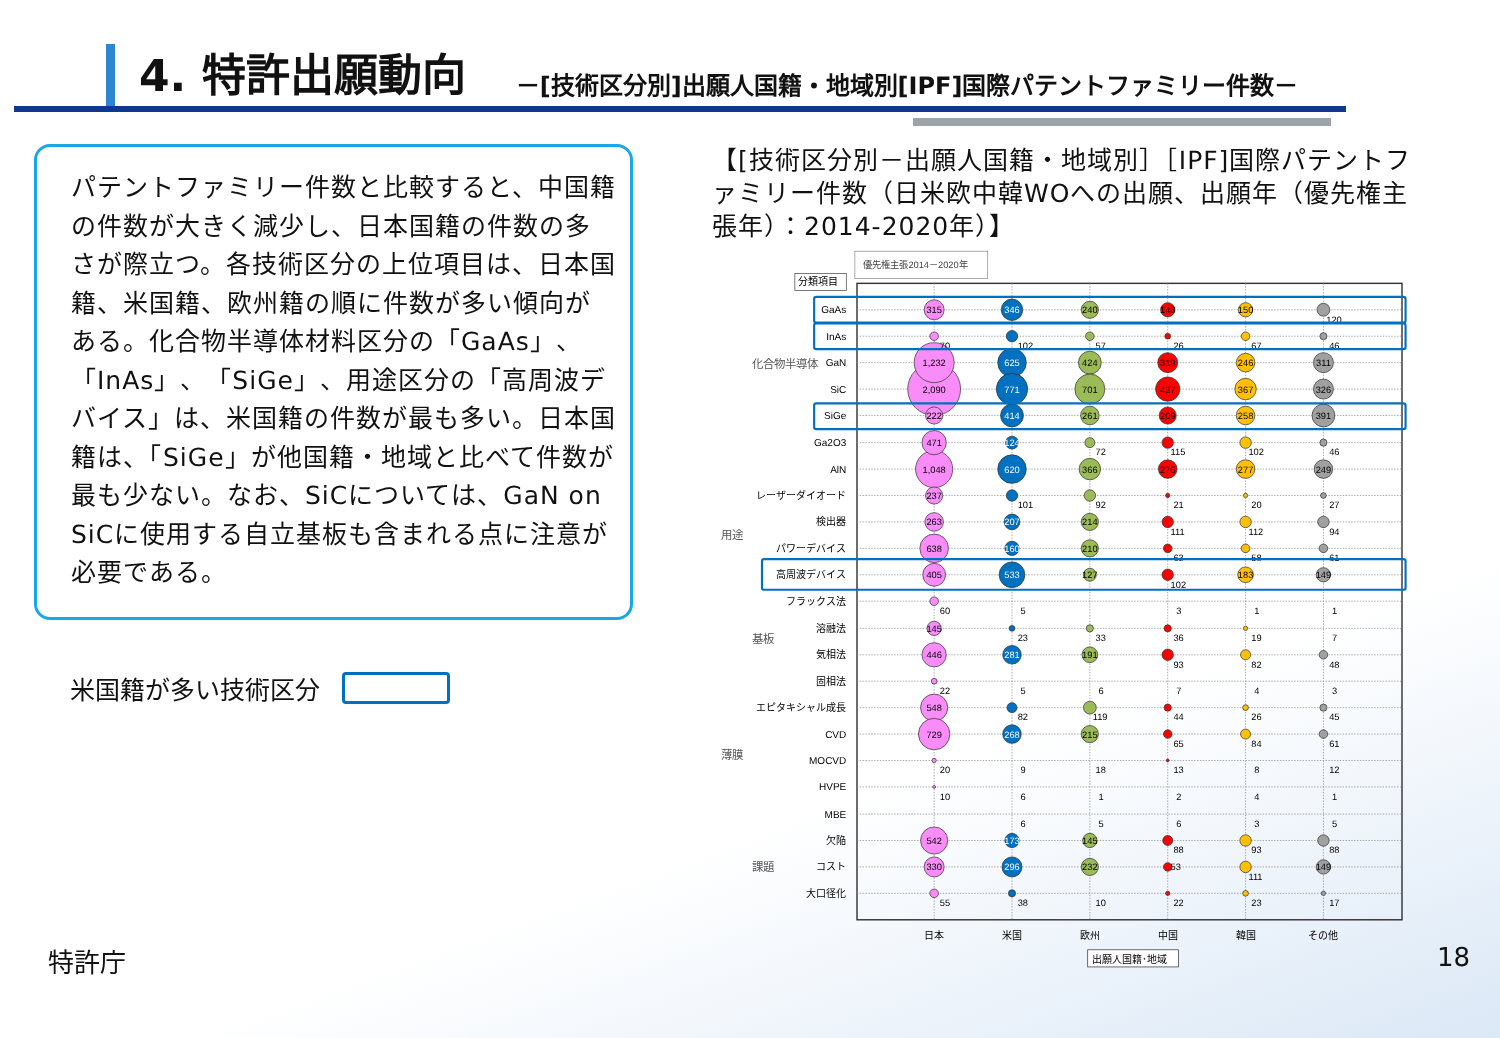4. 特許出願動向
－[技術区分別]出願人国籍・地域別[IPF]国際パテントファミリー件数－
パテントファミリー件数と比較すると、中国籍の件数が大きく減少し、日本国籍の件数の多さが際立つ。各技術区分の上位項目は、日本国籍、米国籍、欧州籍の順に件数が多い傾向がある。化合物半導体材料区分の「GaAs」、「InAs」、「SiGe」、用途区分の「高周波デバイス」は、米国籍の件数が最も多い。日本国籍は、「SiGe」が他国籍・地域と比べて件数が最も少ない。なお、SiCについては、GaN on SiCに使用する自立基板も含まれる点に注意が必要である。
米国籍が多い技術区分
【[技術区分別－出願人国籍・地域別］［IPF]国際パテントファミリー件数（日米欧中韓WOへの出願、出願年（優先権主張年）：2014-2020年）】
優先権主張2014－2020年
分類項目
GaAs
InAs
GaN
SiC
SiGe
Ga2O3
AlN
レーザーダイオード
検出器
パワーデバイス
高周波デバイス
フラックス法
溶融法
気相法
固相法
エピタキシャル成長
CVD
MOCVD
HVPE
MBE
欠陥
コスト
大口径化
化合物半導体
用途
基板
薄膜
課題
2,090
1,232
1,048
315
70
222
471
237
263
638
405
60
145
446
22
548
729
20
10
542
330
55
346
625
771
414
124
620
207
160
533
281
268
173
296
102
101
5
23
5
82
9
6
6
38
240
424
701
261
366
214
210
127
191
215
145
232
57
72
92
33
6
119
18
1
5
10
148
319
437
209
276
26
115
21
111
63
102
3
36
93
7
44
65
13
2
6
88
53
22
150
246
367
258
277
183
67
102
20
112
58
1
19
82
4
26
84
8
4
3
93
111
23
311
326
391
249
149
149
120
46
46
27
94
61
1
7
48
3
45
61
12
1
5
88
17
日本
米国
欧州
中国
韓国
その他
出願人国籍･地域
特許庁 18